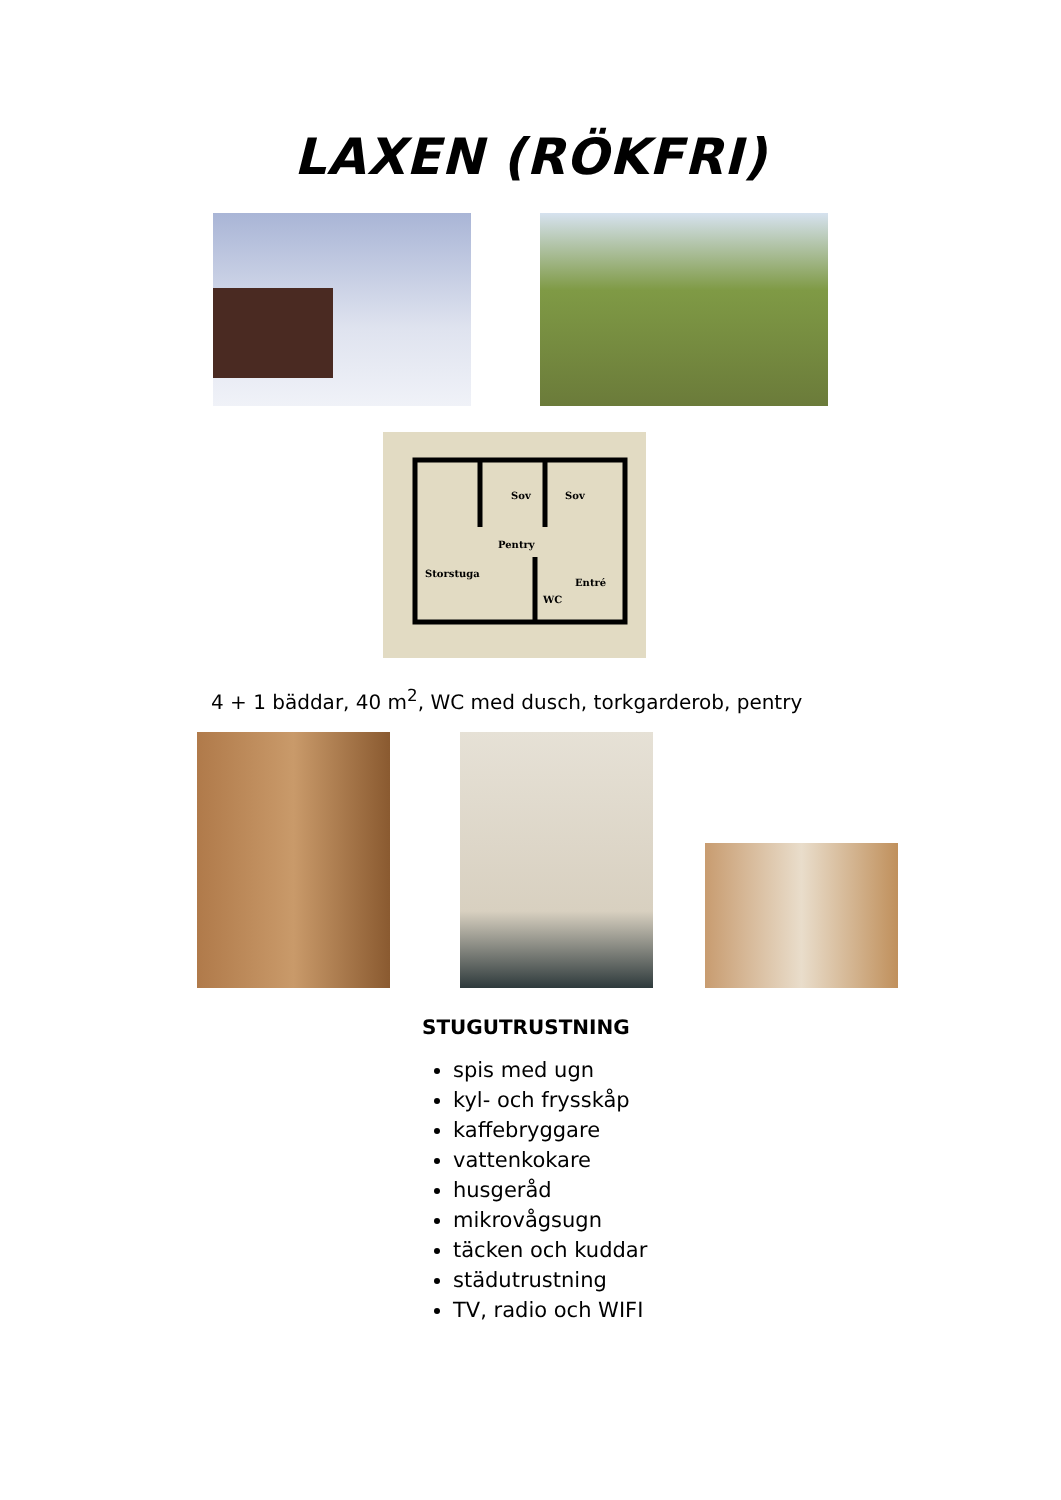LAXEN (RÖKFRI)
Sov
Sov
Pentry
Storstuga
Entré
WC
4 + 1 bäddar, 40 m<sup>2</sup>, WC med dusch, torkgarderob, pentry
STUGUTRUSTNING
spis med ugn
kyl- och frysskåp
kaffebryggare
vattenkokare
husgeråd
mikrovågsugn
täcken och kuddar
städutrustning
TV, radio och WIFI